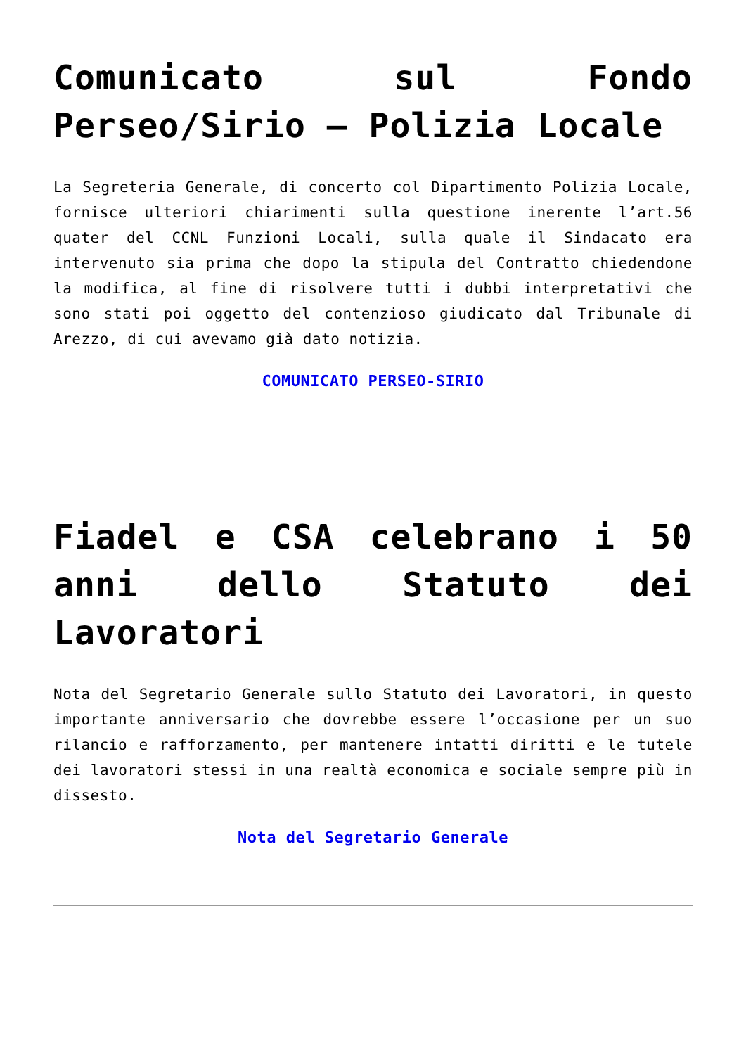Comunicato sul Fondo Perseo/Sirio – Polizia Locale
La Segreteria Generale, di concerto col Dipartimento Polizia Locale, fornisce ulteriori chiarimenti sulla questione inerente l’art.56 quater del CCNL Funzioni Locali, sulla quale il Sindacato era intervenuto sia prima che dopo la stipula del Contratto chiedendone la modifica, al fine di risolvere tutti i dubbi interpretativi che sono stati poi oggetto del contenzioso giudicato dal Tribunale di Arezzo, di cui avevamo già dato notizia.
COMUNICATO PERSEO-SIRIO
Fiadel e CSA celebrano i 50 anni dello Statuto dei Lavoratori
Nota del Segretario Generale sullo Statuto dei Lavoratori, in questo importante anniversario che dovrebbe essere l’occasione per un suo rilancio e rafforzamento, per mantenere intatti diritti e le tutele dei lavoratori stessi in una realtà economica e sociale sempre più in dissesto.
Nota del Segretario Generale